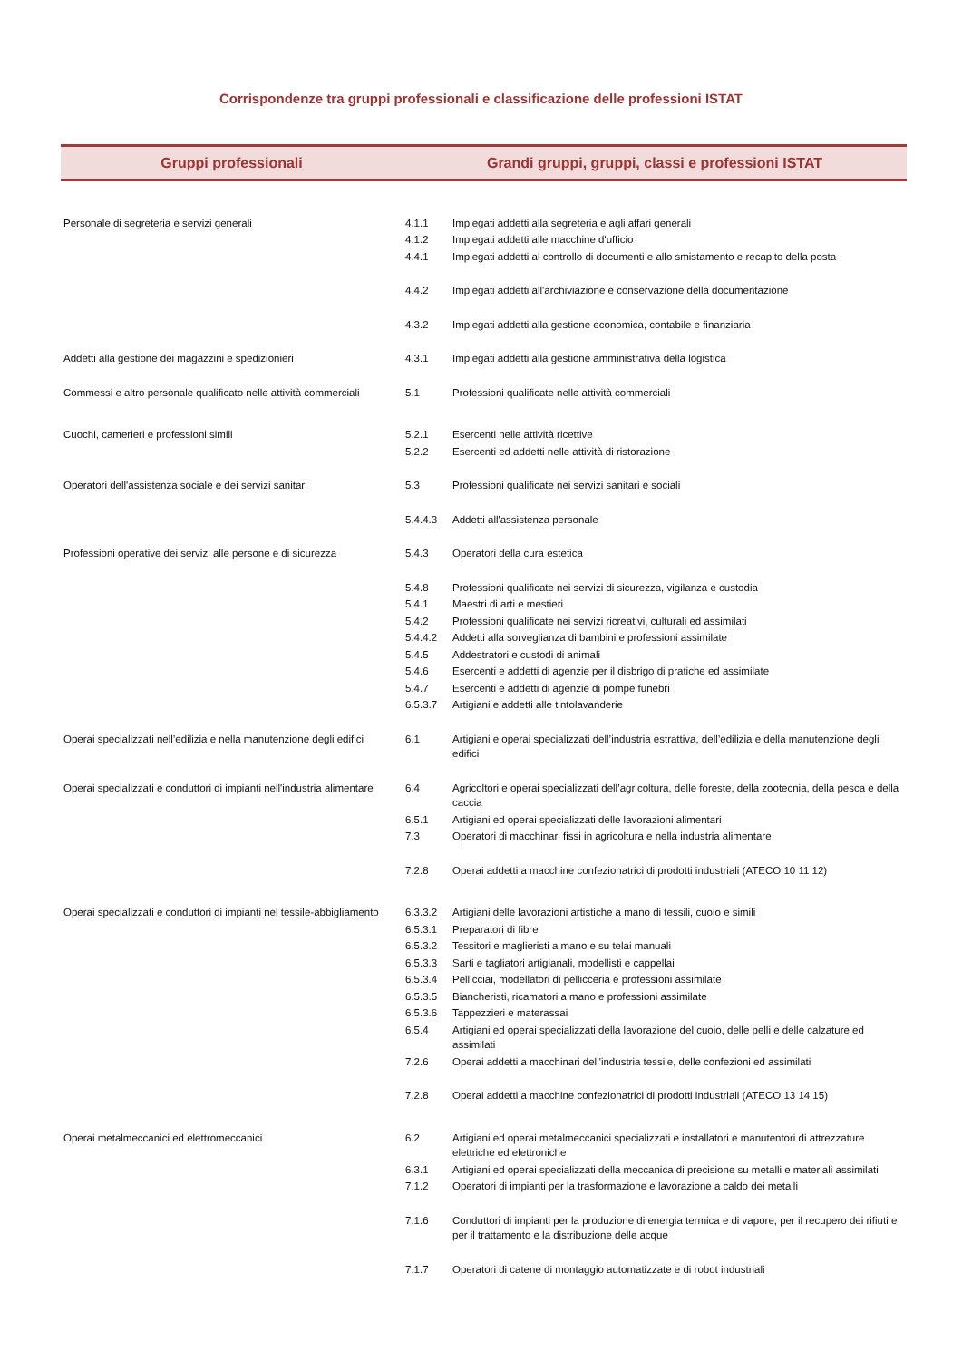Corrispondenze tra gruppi professionali e classificazione delle professioni ISTAT
| Gruppi professionali | Grandi gruppi, gruppi, classi e professioni ISTAT | |
| --- | --- | --- |
| Personale di segreteria e servizi generali | 4.1.1 | Impiegati addetti alla segreteria e agli affari generali |
| | 4.1.2 | Impiegati addetti alle macchine d'ufficio |
| | 4.4.1 | Impiegati addetti al controllo di documenti e allo smistamento e recapito della posta |
| | 4.4.2 | Impiegati addetti all'archiviazione e conservazione della documentazione |
| | 4.3.2 | Impiegati addetti alla gestione economica, contabile e finanziaria |
| Addetti alla gestione dei magazzini e spedizionieri | 4.3.1 | Impiegati addetti alla gestione amministrativa della logistica |
| Commessi e altro personale qualificato nelle attività commerciali | 5.1 | Professioni qualificate nelle attività commerciali |
| Cuochi, camerieri e professioni simili | 5.2.1 | Esercenti nelle attività ricettive |
| | 5.2.2 | Esercenti ed addetti nelle attività di ristorazione |
| Operatori dell'assistenza sociale e dei servizi sanitari | 5.3 | Professioni qualificate nei servizi sanitari e sociali |
| | 5.4.4.3 | Addetti all'assistenza personale |
| Professioni operative dei servizi alle persone e di sicurezza | 5.4.3 | Operatori della cura estetica |
| | 5.4.8 | Professioni qualificate nei servizi di sicurezza, vigilanza e custodia |
| | 5.4.1 | Maestri di arti e mestieri |
| | 5.4.2 | Professioni qualificate nei servizi ricreativi, culturali ed assimilati |
| | 5.4.4.2 | Addetti alla sorveglianza di bambini e professioni assimilate |
| | 5.4.5 | Addestratori e custodi di animali |
| | 5.4.6 | Esercenti e addetti di agenzie per il disbrigo di pratiche ed assimilate |
| | 5.4.7 | Esercenti e addetti di agenzie di pompe funebri |
| | 6.5.3.7 | Artigiani e addetti alle tintolavanderie |
| Operai specializzati nell’edilizia e nella manutenzione degli edifici | 6.1 | Artigiani e operai specializzati dell’industria estrattiva, dell’edilizia e della manutenzione degli edifici |
| Operai specializzati e conduttori di impianti nell'industria alimentare | 6.4 | Agricoltori e operai specializzati dell’agricoltura, delle foreste, della zootecnia, della pesca e della caccia |
| | 6.5.1 | Artigiani ed operai specializzati delle lavorazioni alimentari |
| | 7.3 | Operatori di macchinari fissi in agricoltura e nella industria alimentare |
| | 7.2.8 | Operai addetti a macchine confezionatrici di prodotti industriali (ATECO 10 11 12) |
| Operai specializzati e conduttori di impianti nel tessile-abbigliamento | 6.3.3.2 | Artigiani delle lavorazioni artistiche a mano di tessili, cuoio e simili |
| | 6.5.3.1 | Preparatori di fibre |
| | 6.5.3.2 | Tessitori e maglieristi a mano e su telai manuali |
| | 6.5.3.3 | Sarti e tagliatori artigianali, modellisti e cappellai |
| | 6.5.3.4 | Pellicciai, modellatori di pellicceria e professioni assimilate |
| | 6.5.3.5 | Biancheristi, ricamatori a mano e professioni assimilate |
| | 6.5.3.6 | Tappezzieri e materassai |
| | 6.5.4 | Artigiani ed operai specializzati della lavorazione del cuoio, delle pelli e delle calzature ed assimilati |
| | 7.2.6 | Operai addetti a macchinari dell'industria tessile, delle confezioni ed assimilati |
| | 7.2.8 | Operai addetti a macchine confezionatrici di prodotti industriali (ATECO 13 14 15) |
| Operai metalmeccanici ed elettromeccanici | 6.2 | Artigiani ed operai metalmeccanici specializzati e installatori e manutentori di attrezzature elettriche ed elettroniche |
| | 6.3.1 | Artigiani ed operai specializzati della meccanica di precisione su metalli e materiali assimilati |
| | 7.1.2 | Operatori di impianti per la trasformazione e lavorazione a caldo dei metalli |
| | 7.1.6 | Conduttori di impianti per la produzione di energia termica e di vapore, per il recupero dei rifiuti e per il trattamento e la distribuzione delle acque |
| | 7.1.7 | Operatori di catene di montaggio automatizzate e di robot industriali |